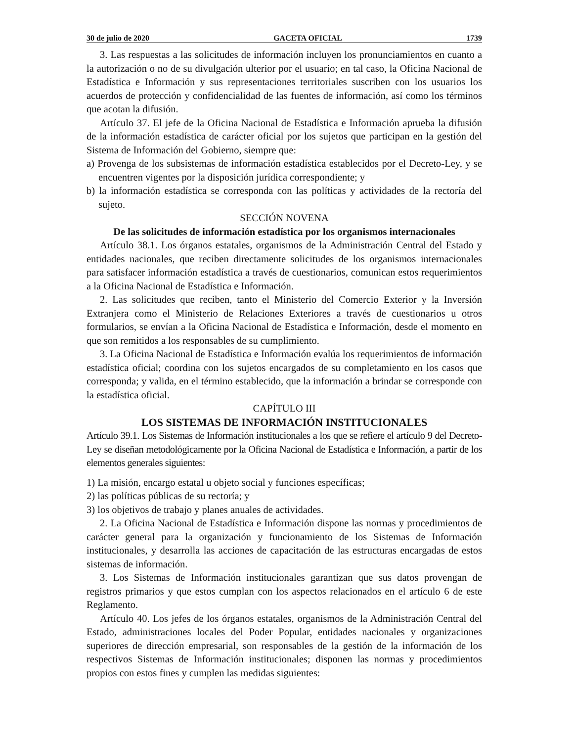30 de julio de 2020 GACETA OFICIAL 1739
3. Las respuestas a las solicitudes de información incluyen los pronunciamientos en cuanto a la autorización o no de su divulgación ulterior por el usuario; en tal caso, la Oficina Nacional de Estadística e Información y sus representaciones territoriales suscriben con los usuarios los acuerdos de protección y confidencialidad de las fuentes de información, así como los términos que acotan la difusión.
Artículo 37. El jefe de la Oficina Nacional de Estadística e Información aprueba la difusión de la información estadística de carácter oficial por los sujetos que participan en la gestión del Sistema de Información del Gobierno, siempre que:
a) Provenga de los subsistemas de información estadística establecidos por el Decreto-Ley, y se encuentren vigentes por la disposición jurídica correspondiente; y
b) la información estadística se corresponda con las políticas y actividades de la rectoría del sujeto.
SECCIÓN NOVENA
De las solicitudes de información estadística por los organismos internacionales
Artículo 38.1. Los órganos estatales, organismos de la Administración Central del Estado y entidades nacionales, que reciben directamente solicitudes de los organismos internacionales para satisfacer información estadística a través de cuestionarios, comunican estos requerimientos a la Oficina Nacional de Estadística e Información.
2. Las solicitudes que reciben, tanto el Ministerio del Comercio Exterior y la Inversión Extranjera como el Ministerio de Relaciones Exteriores a través de cuestionarios u otros formularios, se envían a la Oficina Nacional de Estadística e Información, desde el momento en que son remitidos a los responsables de su cumplimiento.
3. La Oficina Nacional de Estadística e Información evalúa los requerimientos de información estadística oficial; coordina con los sujetos encargados de su completamiento en los casos que corresponda; y valida, en el término establecido, que la información a brindar se corresponde con la estadística oficial.
CAPÍTULO III
LOS SISTEMAS DE INFORMACIÓN INSTITUCIONALES
Artículo 39.1. Los Sistemas de Información institucionales a los que se refiere el artículo 9 del Decreto-Ley se diseñan metodológicamente por la Oficina Nacional de Estadística e Información, a partir de los elementos generales siguientes:
1) La misión, encargo estatal u objeto social y funciones específicas;
2) las políticas públicas de su rectoría; y
3) los objetivos de trabajo y planes anuales de actividades.
2. La Oficina Nacional de Estadística e Información dispone las normas y procedimientos de carácter general para la organización y funcionamiento de los Sistemas de Información institucionales, y desarrolla las acciones de capacitación de las estructuras encargadas de estos sistemas de información.
3. Los Sistemas de Información institucionales garantizan que sus datos provengan de registros primarios y que estos cumplan con los aspectos relacionados en el artículo 6 de este Reglamento.
Artículo 40. Los jefes de los órganos estatales, organismos de la Administración Central del Estado, administraciones locales del Poder Popular, entidades nacionales y organizaciones superiores de dirección empresarial, son responsables de la gestión de la información de los respectivos Sistemas de Información institucionales; disponen las normas y procedimientos propios con estos fines y cumplen las medidas siguientes: